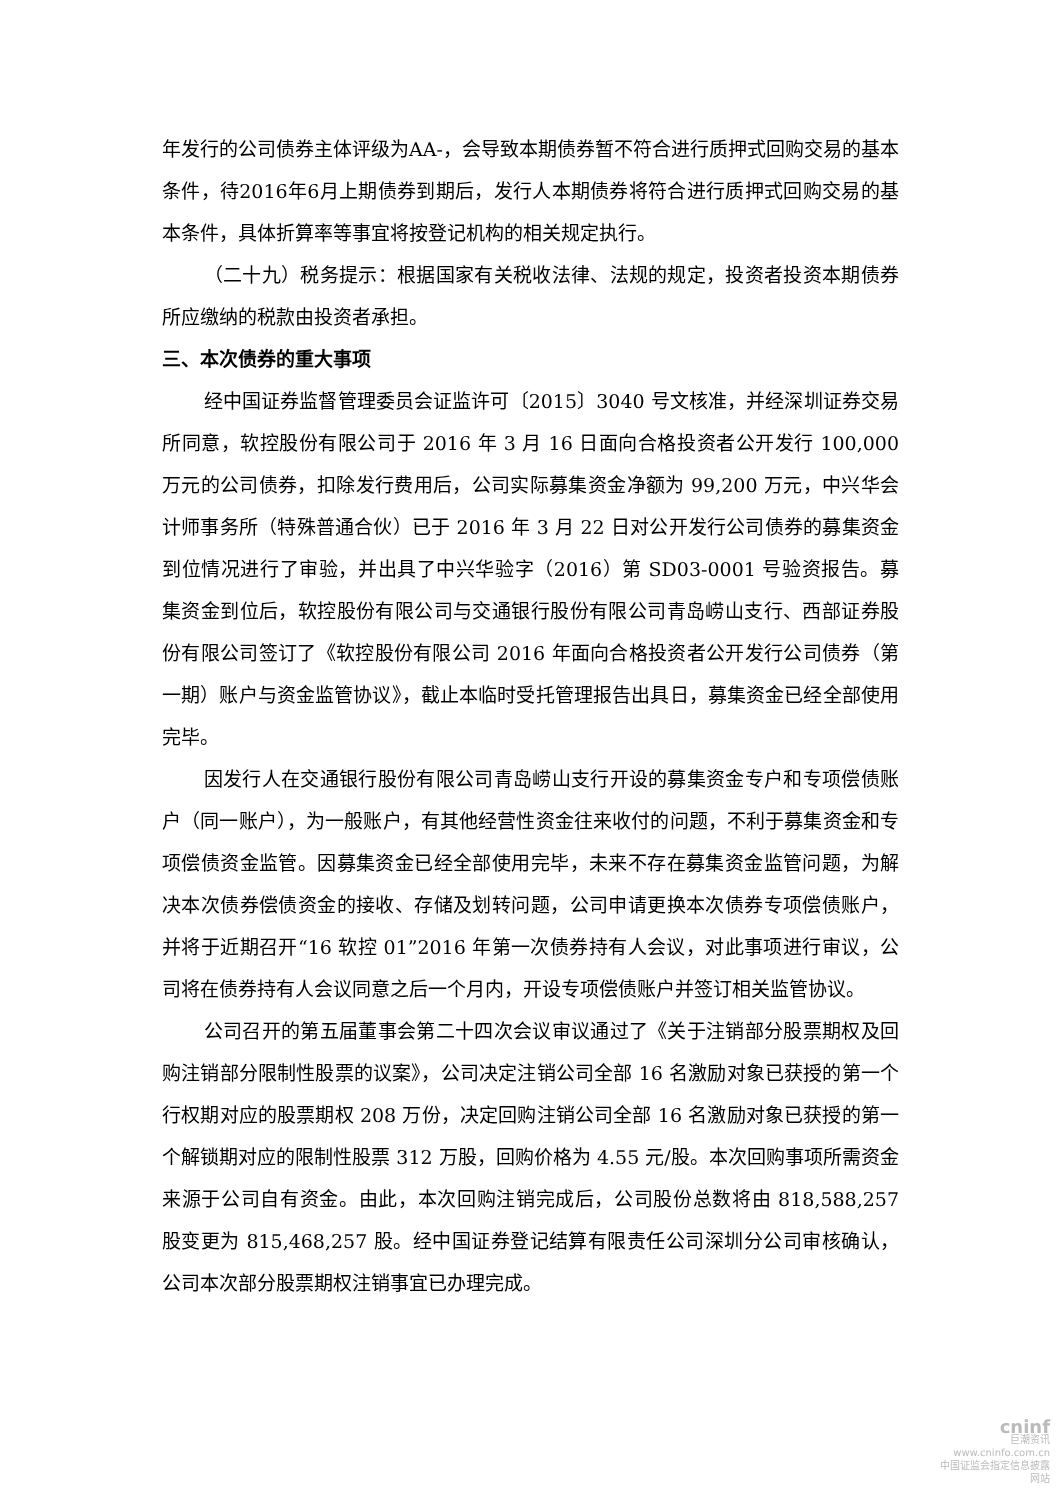年发行的公司债券主体评级为AA-，会导致本期债券暂不符合进行质押式回购交易的基本条件，待2016年6月上期债券到期后，发行人本期债券将符合进行质押式回购交易的基本条件，具体折算率等事宜将按登记机构的相关规定执行。
（二十九）税务提示：根据国家有关税收法律、法规的规定，投资者投资本期债券所应缴纳的税款由投资者承担。
三、本次债券的重大事项
经中国证券监督管理委员会证监许可〔2015〕3040 号文核准，并经深圳证券交易所同意，软控股份有限公司于 2016 年 3 月 16 日面向合格投资者公开发行 100,000 万元的公司债券，扣除发行费用后，公司实际募集资金净额为 99,200 万元，中兴华会计师事务所（特殊普通合伙）已于 2016 年 3 月 22 日对公开发行公司债券的募集资金到位情况进行了审验，并出具了中兴华验字（2016）第 SD03-0001 号验资报告。募集资金到位后，软控股份有限公司与交通银行股份有限公司青岛崂山支行、西部证券股份有限公司签订了《软控股份有限公司 2016 年面向合格投资者公开发行公司债券（第一期）账户与资金监管协议》，截止本临时受托管理报告出具日，募集资金已经全部使用完毕。
因发行人在交通银行股份有限公司青岛崂山支行开设的募集资金专户和专项偿债账户（同一账户），为一般账户，有其他经营性资金往来收付的问题，不利于募集资金和专项偿债资金监管。因募集资金已经全部使用完毕，未来不存在募集资金监管问题，为解决本次债券偿债资金的接收、存储及划转问题，公司申请更换本次债券专项偿债账户，并将于近期召开“16 软控 01”2016 年第一次债券持有人会议，对此事项进行审议，公司将在债券持有人会议同意之后一个月内，开设专项偿债账户并签订相关监管协议。
公司召开的第五届董事会第二十四次会议审议通过了《关于注销部分股票期权及回购注销部分限制性股票的议案》，公司决定注销公司全部 16 名激励对象已获授的第一个行权期对应的股票期权 208 万份，决定回购注销公司全部 16 名激励对象已获授的第一个解锁期对应的限制性股票 312 万股，回购价格为 4.55 元/股。本次回购事项所需资金来源于公司自有资金。由此，本次回购注销完成后，公司股份总数将由 818,588,257 股变更为 815,468,257 股。经中国证券登记结算有限责任公司深圳分公司审核确认，公司本次部分股票期权注销事宜已办理完成。
cninf
巨潮资讯
www.cninfo.com.cn
中国证监会指定信息披露网站